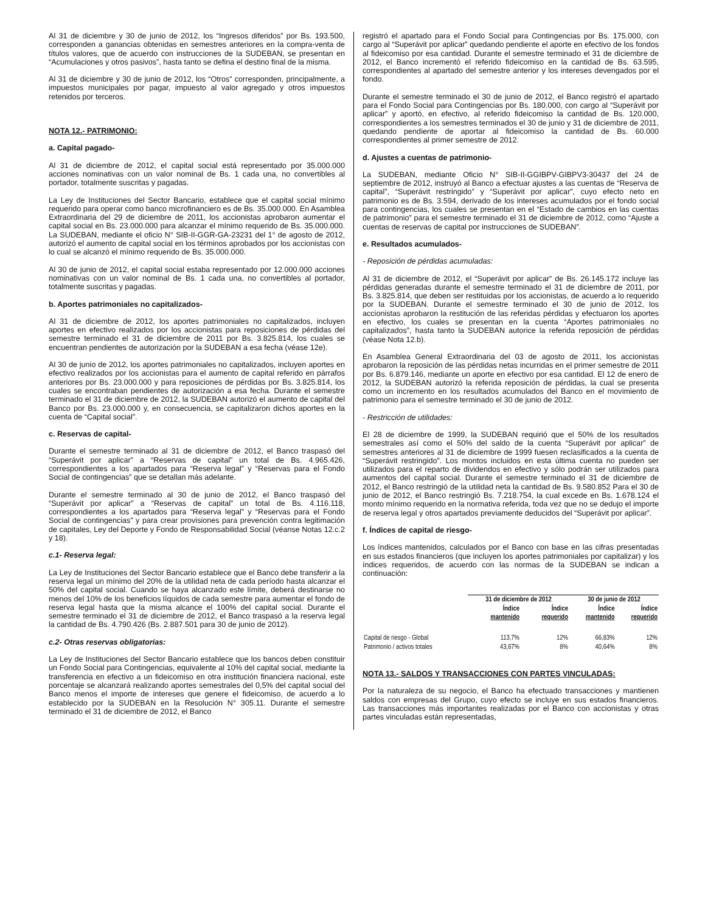Al 31 de diciembre y 30 de junio de 2012, los “Ingresos diferidos” por Bs. 193.500, corresponden a ganancias obtenidas en semestres anteriores en la compra-venta de títulos valores, que de acuerdo con instrucciones de la SUDEBAN, se presentan en “Acumulaciones y otros pasivos”, hasta tanto se defina el destino final de la misma.
Al 31 de diciembre y 30 de junio de 2012, los “Otros” corresponden, principalmente, a impuestos municipales por pagar, impuesto al valor agregado y otros impuestos retenidos por terceros.
NOTA 12.- PATRIMONIO:
a. Capital pagado-
Al 31 de diciembre de 2012, el capital social está representado por 35.000.000 acciones nominativas con un valor nominal de Bs. 1 cada una, no convertibles al portador, totalmente suscritas y pagadas.
La Ley de Instituciones del Sector Bancario, establece que el capital social mínimo requerido para operar como banco microfinanciero es de Bs. 35.000.000. En Asamblea Extraordinaria del 29 de diciembre de 2011, los accionistas aprobaron aumentar el capital social en Bs. 23.000.000 para alcanzar el mínimo requerido de Bs. 35.000.000. La SUDEBAN, mediante el oficio N° SIB-II-GGR-GA-23231 del 1° de agosto de 2012, autorizó el aumento de capital social en los términos aprobados por los accionistas con lo cual se alcanzó el mínimo requerido de Bs. 35.000.000.
Al 30 de junio de 2012, el capital social estaba representado por 12.000.000 acciones nominativas con un valor nominal de Bs. 1 cada una, no convertibles al portador, totalmente suscritas y pagadas.
b. Aportes patrimoniales no capitalizados-
Al 31 de diciembre de 2012, los aportes patrimoniales no capitalizados, incluyen aportes en efectivo realizados por los accionistas para reposiciones de pérdidas del semestre terminado el 31 de diciembre de 2011 por Bs. 3.825.814, los cuales se encuentran pendientes de autorización por la SUDEBAN a esa fecha (véase 12e).
Al 30 de junio de 2012, los aportes patrimoniales no capitalizados, incluyen aportes en efectivo realizados por los accionistas para el aumento de capital referido en párrafos anteriores por Bs. 23.000.000 y para reposiciones de pérdidas por Bs. 3.825.814, los cuales se encontraban pendientes de autorización a esa fecha. Durante el semestre terminado el 31 de diciembre de 2012, la SUDEBAN autorizó el aumento de capital del Banco por Bs. 23.000.000 y, en consecuencia, se capitalizaron dichos aportes en la cuenta de “Capital social”.
c. Reservas de capital-
Durante el semestre terminado al 31 de diciembre de 2012, el Banco traspasó del “Superávit por aplicar” a “Reservas de capital” un total de Bs. 4.965.426, correspondientes a los apartados para “Reserva legal” y “Reservas para el Fondo Social de contingencias” que se detallan más adelante.
Durante el semestre terminado al 30 de junio de 2012, el Banco traspasó del “Superávit por aplicar” a “Reservas de capital” un total de Bs. 4.116.118, correspondientes a los apartados para “Reserva legal” y “Reservas para el Fondo Social de contingencias” y para crear provisiones para prevención contra legitimación de capitales, Ley del Deporte y Fondo de Responsabilidad Social (véanse Notas 12.c.2 y 18).
c.1- Reserva legal:
La Ley de Instituciones del Sector Bancario establece que el Banco debe transferir a la reserva legal un mínimo del 20% de la utilidad neta de cada período hasta alcanzar el 50% del capital social. Cuando se haya alcanzado este límite, deberá destinarse no menos del 10% de los beneficios líquidos de cada semestre para aumentar el fondo de reserva legal hasta que la misma alcance el 100% del capital social. Durante el semestre terminado el 31 de diciembre de 2012, el Banco traspasó a la reserva legal la cantidad de Bs. 4.790.426 (Bs. 2.887.501 para 30 de junio de 2012).
c.2- Otras reservas obligatorias:
La Ley de Instituciones del Sector Bancario establece que los bancos deben constituir un Fondo Social para Contingencias, equivalente al 10% del capital social, mediante la transferencia en efectivo a un fideicomiso en otra institución financiera nacional, este porcentaje se alcanzará realizando aportes semestrales del 0,5% del capital social del Banco menos el importe de intereses que genere el fideicomiso, de acuerdo a lo establecido por la SUDEBAN en la Resolución N° 305.11. Durante el semestre terminado el 31 de diciembre de 2012, el Banco
registró el apartado para el Fondo Social para Contingencias por Bs. 175.000, con cargo al “Superávit por aplicar” quedando pendiente el aporte en efectivo de los fondos al fideicomiso por esa cantidad. Durante el semestre terminado el 31 de diciembre de 2012, el Banco incrementó el referido fideicomiso en la cantidad de Bs. 63.595, correspondientes al apartado del semestre anterior y los intereses devengados por el fondo.
Durante el semestre terminado el 30 de junio de 2012, el Banco registró el apartado para el Fondo Social para Contingencias por Bs. 180.000, con cargo al “Superávit por aplicar” y aportó, en efectivo, al referido fideicomiso la cantidad de Bs. 120.000, correspondientes a los semestres terminados el 30 de junio y 31 de diciembre de 2011, quedando pendiente de aportar al fideicomiso la cantidad de Bs. 60.000 correspondientes al primer semestre de 2012.
d. Ajustes a cuentas de patrimonio-
La SUDEBAN, mediante Oficio N° SIB-II-GGIBPV-GIBPV3-30437 del 24 de septiembre de 2012, instruyó al Banco a efectuar ajustes a las cuentas de “Reserva de capital”, “Superávit restringido” y “Superávit por aplicar”, cuyo efecto neto en patrimonio es de Bs. 3.594, derivado de los intereses acumulados por el fondo social para contingencias, los cuales se presentan en el “Estado de cambios en las cuentas de patrimonio” para el semestre terminado el 31 de diciembre de 2012, como “Ajuste a cuentas de reservas de capital por instrucciones de SUDEBAN”.
e. Resultados acumulados-
- Reposición de pérdidas acumuladas:
Al 31 de diciembre de 2012, el “Superávit por aplicar” de Bs. 26.145.172 incluye las pérdidas generadas durante el semestre terminado el 31 de diciembre de 2011, por Bs. 3.825.814, que deben ser restituidas por los accionistas, de acuerdo a lo requerido por la SUDEBAN. Durante el semestre terminado el 30 de junio de 2012, los accionistas aprobaron la restitución de las referidas pérdidas y efectuaron los aportes en efectivo, los cuales se presentan en la cuenta “Aportes patrimoniales no capitalizados”, hasta tanto la SUDEBAN autorice la referida reposición de pérdidas (véase Nota 12.b).
En Asamblea General Extraordinaria del 03 de agosto de 2011, los accionistas aprobaron la reposición de las pérdidas netas incurridas en el primer semestre de 2011 por Bs. 6.879.146, mediante un aporte en efectivo por esa cantidad. El 12 de enero de 2012, la SUDEBAN autorizó la referida reposición de pérdidas, la cual se presenta como un incremento en los resultados acumulados del Banco en el movimiento de patrimonio para el semestre terminado el 30 de junio de 2012.
- Restricción de utilidades:
El 28 de diciembre de 1999, la SUDEBAN requirió que el 50% de los resultados semestrales así como el 50% del saldo de la cuenta “Superávit por aplicar” de semestres anteriores al 31 de diciembre de 1999 fuesen reclasificados a la cuenta de “Superávit restringido”. Los montos incluidos en esta última cuenta no pueden ser utilizados para el reparto de dividendos en efectivo y sólo podrán ser utilizados para aumentos del capital social. Durante el semestre terminado el 31 de diciembre de 2012, el Banco restringió de la utilidad neta la cantidad de Bs. 9.580.852 Para el 30 de junio de 2012, el Banco restringió Bs. 7.218.754, la cual excede en Bs. 1.678.124 el monto mínimo requerido en la normativa referida, toda vez que no se dedujo el importe de reserva legal y otros apartados previamente deducidos del “Superávit por aplicar”.
f. Índices de capital de riesgo-
Los índices mantenidos, calculados por el Banco con base en las cifras presentadas en sus estados financieros (que incluyen los aportes patrimoniales por capitalizar) y los índices requeridos, de acuerdo con las normas de la SUDEBAN se indican a continuación:
| | 31 de diciembre de 2012 | | 30 de junio de 2012 | |
| --- | --- | --- | --- | --- |
| | Índice mantenido | Índice requerido | Índice mantenido | Índice requerido |
| Capital de riesgo - Global | 113,7% | 12% | 66,83% | 12% |
| Patrimonio / activos totales | 43,67% | 8% | 40,64% | 8% |
NOTA 13.- SALDOS Y TRANSACCIONES CON PARTES VINCULADAS:
Por la naturaleza de su negocio, el Banco ha efectuado transacciones y mantienen saldos con empresas del Grupo, cuyo efecto se incluye en sus estados financieros. Las transacciones más importantes realizadas por el Banco con accionistas y otras partes vinculadas están representadas,